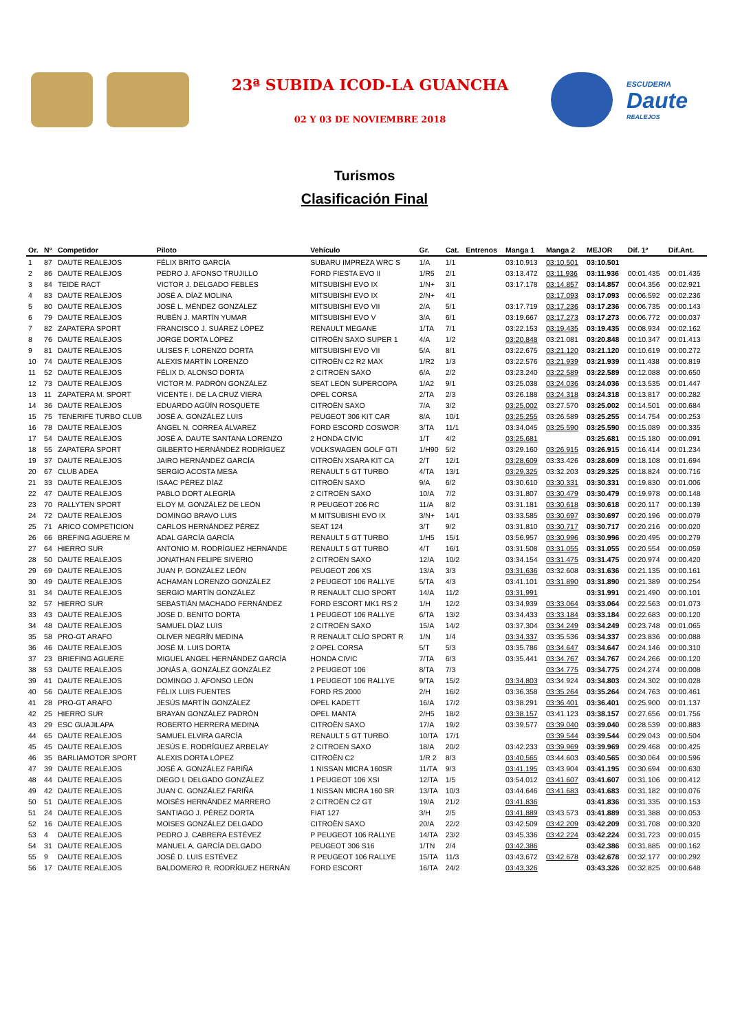23ª SUBIDA ICOD-LA GUANCHA
02 Y 03 DE NOVIEMBRE 2018
ESCUDERIA
Daute
REALEJOS
Turismos
Clasificación Final
| Or. | Nº | Competidor | Piloto | Vehículo | Gr. | Cat. | Entrenos | Manga 1 | Manga 2 | MEJOR | Dif. 1º | Dif.Ant. |
| --- | --- | --- | --- | --- | --- | --- | --- | --- | --- | --- | --- | --- |
| 1 | 87 | DAUTE REALEJOS | FÉLIX BRITO GARCÍA | SUBARU IMPREZA WRC S | 1/A | 1/1 | | 03:10.913 | 03:10.501 | 03:10.501 | | |
| 2 | 86 | DAUTE REALEJOS | PEDRO J. AFONSO TRUJILLO | FORD FIESTA EVO II | 1/R5 | 2/1 | | 03:13.472 | 03:11.936 | 03:11.936 | 00:01.435 | 00:01.435 |
| 3 | 84 | TEIDE RACT | VICTOR J. DELGADO FEBLES | MITSUBISHI EVO IX | 1/N+ | 3/1 | | 03:17.178 | 03:14.857 | 03:14.857 | 00:04.356 | 00:02.921 |
| 4 | 83 | DAUTE REALEJOS | JOSÉ A. DÍAZ MOLINA | MITSUBISHI EVO IX | 2/N+ | 4/1 | | | 03:17.093 | 03:17.093 | 00:06.592 | 00:02.236 |
| 5 | 80 | DAUTE REALEJOS | JOSÉ L. MÉNDEZ GONZÁLEZ | MITSUBISHI EVO VII | 2/A | 5/1 | | 03:17.719 | 03:17.236 | 03:17.236 | 00:06.735 | 00:00.143 |
| 6 | 79 | DAUTE REALEJOS | RUBÉN J. MARTÍN YUMAR | MITSUBISHI EVO V | 3/A | 6/1 | | 03:19.667 | 03:17.273 | 03:17.273 | 00:06.772 | 00:00.037 |
| 7 | 82 | ZAPATERA SPORT | FRANCISCO J. SUÁREZ LÓPEZ | RENAULT MEGANE | 1/TA | 7/1 | | 03:22.153 | 03:19.435 | 03:19.435 | 00:08.934 | 00:02.162 |
| 8 | 76 | DAUTE REALEJOS | JORGE DORTA LÓPEZ | CITROËN SAXO SUPER 1 | 4/A | 1/2 | | 03:20.848 | 03:21.081 | 03:20.848 | 00:10.347 | 00:01.413 |
| 9 | 81 | DAUTE REALEJOS | ULISES F. LORENZO DORTA | MITSUBISHI EVO VII | 5/A | 8/1 | | 03:22.675 | 03:21.120 | 03:21.120 | 00:10.619 | 00:00.272 |
| 10 | 74 | DAUTE REALEJOS | ALEXIS MARTÍN LORENZO | CITROËN C2 R2 MAX | 1/R2 | 1/3 | | 03:22.576 | 03:21.939 | 03:21.939 | 00:11.438 | 00:00.819 |
| 11 | 52 | DAUTE REALEJOS | FÉLIX D. ALONSO DORTA | 2 CITROËN SAXO | 6/A | 2/2 | | 03:23.240 | 03:22.589 | 03:22.589 | 00:12.088 | 00:00.650 |
| 12 | 73 | DAUTE REALEJOS | VICTOR M. PADRÓN GONZÁLEZ | SEAT LEÓN SUPERCOPA | 1/A2 | 9/1 | | 03:25.038 | 03:24.036 | 03:24.036 | 00:13.535 | 00:01.447 |
| 13 | 11 | ZAPATERA M. SPORT | VICENTE I. DE LA CRUZ VIERA | OPEL CORSA | 2/TA | 2/3 | | 03:26.188 | 03:24.318 | 03:24.318 | 00:13.817 | 00:00.282 |
| 14 | 36 | DAUTE REALEJOS | EDUARDO AGÜÍN ROSQUETE | CITROËN SAXO | 7/A | 3/2 | | 03:25.002 | 03:27.570 | 03:25.002 | 00:14.501 | 00:00.684 |
| 15 | 75 | TENERIFE TURBO CLUB | JOSÉ A. GONZÁLEZ LUIS | PEUGEOT 306 KIT CAR | 8/A | 10/1 | | 03:25.255 | 03:26.589 | 03:25.255 | 00:14.754 | 00:00.253 |
| 16 | 78 | DAUTE REALEJOS | ÁNGEL N. CORREA ÁLVAREZ | FORD ESCORD COSWOR | 3/TA | 11/1 | | 03:34.045 | 03:25.590 | 03:25.590 | 00:15.089 | 00:00.335 |
| 17 | 54 | DAUTE REALEJOS | JOSÉ A. DAUTE SANTANA LORENZO | 2 HONDA CIVIC | 1/T | 4/2 | | 03:25.681 | | 03:25.681 | 00:15.180 | 00:00.091 |
| 18 | 55 | ZAPATERA SPORT | GILBERTO HERNÁNDEZ RODRÍGUEZ | VOLKSWAGEN GOLF GTI | 1/H90 | 5/2 | | 03:29.160 | 03:26.915 | 03:26.915 | 00:16.414 | 00:01.234 |
| 19 | 37 | DAUTE REALEJOS | JAIRO HERNÁNDEZ GARCÍA | CITROËN XSARA KIT CA | 2/T | 12/1 | | 03:28.609 | 03:33.426 | 03:28.609 | 00:18.108 | 00:01.694 |
| 20 | 67 | CLUB ADEA | SERGIO ACOSTA MESA | RENAULT 5 GT TURBO | 4/TA | 13/1 | | 03:29.325 | 03:32.203 | 03:29.325 | 00:18.824 | 00:00.716 |
| 21 | 33 | DAUTE REALEJOS | ISAAC PÉREZ DÍAZ | CITROËN SAXO | 9/A | 6/2 | | 03:30.610 | 03:30.331 | 03:30.331 | 00:19.830 | 00:01.006 |
| 22 | 47 | DAUTE REALEJOS | PABLO DORT ALEGRÍA | 2 CITROËN SAXO | 10/A | 7/2 | | 03:31.807 | 03:30.479 | 03:30.479 | 00:19.978 | 00:00.148 |
| 23 | 70 | RALLYTEN SPORT | ELOY M. GONZÁLEZ DE LEÓN | R PEUGEOT 206 RC | 11/A | 8/2 | | 03:31.181 | 03:30.618 | 03:30.618 | 00:20.117 | 00:00.139 |
| 24 | 72 | DAUTE REALEJOS | DOMINGO BRAVO LUIS | M MITSUBISHI EVO IX | 3/N+ | 14/1 | | 03:33.585 | 03:30.697 | 03:30.697 | 00:20.196 | 00:00.079 |
| 25 | 71 | ARICO COMPETICION | CARLOS HERNÁNDEZ PÉREZ | SEAT 124 | 3/T | 9/2 | | 03:31.810 | 03:30.717 | 03:30.717 | 00:20.216 | 00:00.020 |
| 26 | 66 | BREFING AGUERE M | ADAL GARCÍA GARCÍA | RENAULT 5 GT TURBO | 1/H5 | 15/1 | | 03:56.957 | 03:30.996 | 03:30.996 | 00:20.495 | 00:00.279 |
| 27 | 64 | HIERRO SUR | ANTONIO M. RODRÍGUEZ HERNÁNDE | RENAULT 5 GT TURBO | 4/T | 16/1 | | 03:31.508 | 03:31.055 | 03:31.055 | 00:20.554 | 00:00.059 |
| 28 | 50 | DAUTE REALEJOS | JONATHAN FELIPE SIVERIO | 2 CITROËN SAXO | 12/A | 10/2 | | 03:34.154 | 03:31.475 | 03:31.475 | 00:20.974 | 00:00.420 |
| 29 | 69 | DAUTE REALEJOS | JUAN P. GONZÁLEZ LEÓN | PEUGEOT 206 XS | 13/A | 3/3 | | 03:31.636 | 03:32.608 | 03:31.636 | 00:21.135 | 00:00.161 |
| 30 | 49 | DAUTE REALEJOS | ACHAMAN LORENZO GONZÁLEZ | 2 PEUGEOT 106 RALLYE | 5/TA | 4/3 | | 03:41.101 | 03:31.890 | 03:31.890 | 00:21.389 | 00:00.254 |
| 31 | 34 | DAUTE REALEJOS | SERGIO MARTÍN GONZÁLEZ | R RENAULT CLIO SPORT | 14/A | 11/2 | | 03:31.991 | | 03:31.991 | 00:21.490 | 00:00.101 |
| 32 | 57 | HIERRO SUR | SEBASTIÁN MACHADO FERNÁNDEZ | FORD ESCORT MK1 RS 2 | 1/H | 12/2 | | 03:34.939 | 03:33.064 | 03:33.064 | 00:22.563 | 00:01.073 |
| 33 | 43 | DAUTE REALEJOS | JOSE D. BENITO DORTA | 1 PEUGEOT 106 RALLYE | 6/TA | 13/2 | | 03:34.433 | 03:33.184 | 03:33.184 | 00:22.683 | 00:00.120 |
| 34 | 48 | DAUTE REALEJOS | SAMUEL DÍAZ LUIS | 2 CITROËN SAXO | 15/A | 14/2 | | 03:37.304 | 03:34.249 | 03:34.249 | 00:23.748 | 00:01.065 |
| 35 | 58 | PRO-GT ARAFO | OLIVER NEGRÍN MEDINA | R RENAULT CLÍO SPORT R | 1/N | 1/4 | | 03:34.337 | 03:35.536 | 03:34.337 | 00:23.836 | 00:00.088 |
| 36 | 46 | DAUTE REALEJOS | JOSÉ M. LUIS DORTA | 2 OPEL CORSA | 5/T | 5/3 | | 03:35.786 | 03:34.647 | 03:34.647 | 00:24.146 | 00:00.310 |
| 37 | 23 | BRIEFING AGUERE | MIGUEL ANGEL HERNÁNDEZ GARCÍA | HONDA CIVIC | 7/TA | 6/3 | | 03:35.441 | 03:34.767 | 03:34.767 | 00:24.266 | 00:00.120 |
| 38 | 53 | DAUTE REALEJOS | JONÁS A. GONZÁLEZ GONZÁLEZ | 2 PEUGEOT 106 | 8/TA | 7/3 | | | 03:34.775 | 03:34.775 | 00:24.274 | 00:00.008 |
| 39 | 41 | DAUTE REALEJOS | DOMINGO J. AFONSO LEÓN | 1 PEUGEOT 106 RALLYE | 9/TA | 15/2 | | 03:34.803 | 03:34.924 | 03:34.803 | 00:24.302 | 00:00.028 |
| 40 | 56 | DAUTE REALEJOS | FÉLIX LUIS FUENTES | FORD RS 2000 | 2/H | 16/2 | | 03:36.358 | 03:35.264 | 03:35.264 | 00:24.763 | 00:00.461 |
| 41 | 28 | PRO-GT ARAFO | JESÚS MARTÍN GONZÁLEZ | OPEL KADETT | 16/A | 17/2 | | 03:38.291 | 03:36.401 | 03:36.401 | 00:25.900 | 00:01.137 |
| 42 | 25 | HIERRO SUR | BRAYAN GONZÁLEZ PADRÓN | OPEL MANTA | 2/H5 | 18/2 | | 03:38.157 | 03:41.123 | 03:38.157 | 00:27.656 | 00:01.756 |
| 43 | 29 | ESC GUAJILAPA | ROBERTO HERRERA MEDINA | CITROËN SAXO | 17/A | 19/2 | | 03:39.577 | 03:39.040 | 03:39.040 | 00:28.539 | 00:00.883 |
| 44 | 65 | DAUTE REALEJOS | SAMUEL ELVIRA GARCÍA | RENAULT 5 GT TURBO | 10/TA | 17/1 | | | 03:39.544 | 03:39.544 | 00:29.043 | 00:00.504 |
| 45 | 45 | DAUTE REALEJOS | JESÚS E. RODRÍGUEZ ARBELAY | 2 CITROEN SAXO | 18/A | 20/2 | | 03:42.233 | 03:39.969 | 03:39.969 | 00:29.468 | 00:00.425 |
| 46 | 35 | BARLIAMOTOR SPORT | ALEXIS DORTA LÓPEZ | CITROËN C2 | 1/R 2 | 8/3 | | 03:40.565 | 03:44.603 | 03:40.565 | 00:30.064 | 00:00.596 |
| 47 | 39 | DAUTE REALEJOS | JOSÉ A. GONZÁLEZ FARIÑA | 1 NISSAN MICRA 160SR | 11/TA | 9/3 | | 03:41.195 | 03:43.904 | 03:41.195 | 00:30.694 | 00:00.630 |
| 48 | 44 | DAUTE REALEJOS | DIEGO I. DELGADO GONZÁLEZ | 1 PEUGEOT 106 XSI | 12/TA | 1/5 | | 03:54.012 | 03:41.607 | 03:41.607 | 00:31.106 | 00:00.412 |
| 49 | 42 | DAUTE REALEJOS | JUAN C. GONZÁLEZ FARIÑA | 1 NISSAN MICRA 160 SR | 13/TA | 10/3 | | 03:44.646 | 03:41.683 | 03:41.683 | 00:31.182 | 00:00.076 |
| 50 | 51 | DAUTE REALEJOS | MOISÉS HERNÁNDEZ MARRERO | 2 CITROËN C2 GT | 19/A | 21/2 | | 03:41.836 | | 03:41.836 | 00:31.335 | 00:00.153 |
| 51 | 24 | DAUTE REALEJOS | SANTIAGO J. PÉREZ DORTA | FIAT 127 | 3/H | 2/5 | | 03:41.889 | 03:43.573 | 03:41.889 | 00:31.388 | 00:00.053 |
| 52 | 16 | DAUTE REALEJOS | MOISES GONZÁLEZ DELGADO | CITROËN SAXO | 20/A | 22/2 | | 03:42.509 | 03:42.209 | 03:42.209 | 00:31.708 | 00:00.320 |
| 53 | 4 | DAUTE REALEJOS | PEDRO J. CABRERA ESTÉVEZ | P PEUGEOT 106 RALLYE | 14/TA | 23/2 | | 03:45.336 | 03:42.224 | 03:42.224 | 00:31.723 | 00:00.015 |
| 54 | 31 | DAUTE REALEJOS | MANUEL A. GARCÍA DELGADO | PEUGEOT 306 S16 | 1/TN | 2/4 | | 03:42.386 | | 03:42.386 | 00:31.885 | 00:00.162 |
| 55 | 9 | DAUTE REALEJOS | JOSÉ D. LUIS ESTÉVEZ | R PEUGEOT 106 RALLYE | 15/TA | 11/3 | | 03:43.672 | 03:42.678 | 03:42.678 | 00:32.177 | 00:00.292 |
| 56 | 17 | DAUTE REALEJOS | BALDOMERO R. RODRÍGUEZ HERNÁN | FORD ESCORT | 16/TA | 24/2 | | 03:43.326 | | 03:43.326 | 00:32.825 | 00:00.648 |